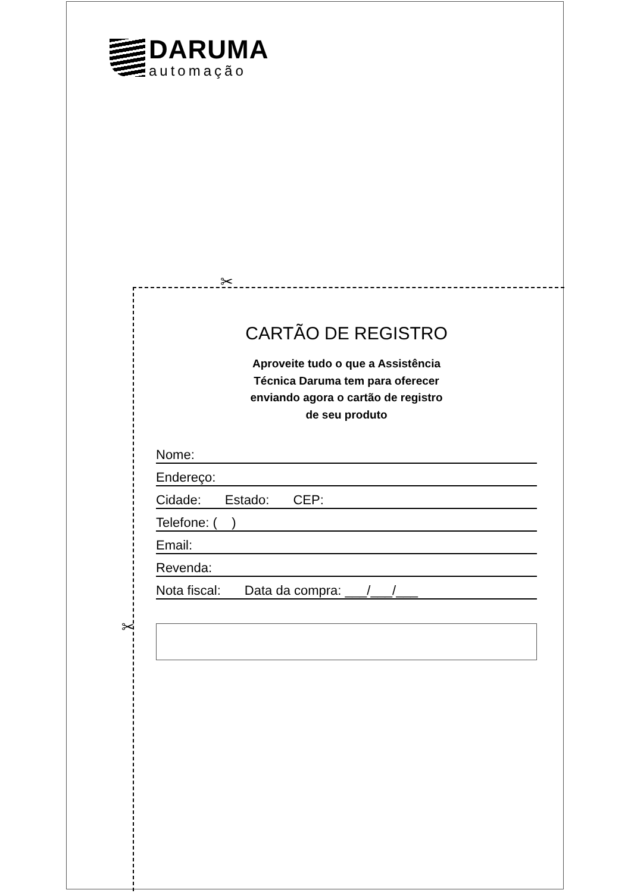DARUMA
automação
✂
✂
CARTÃO DE REGISTRO
Aproveite tudo o que a Assistência
Técnica Daruma tem para oferecer
enviando agora o cartão de registro
de seu produto
Nome:
Endereço:
Cidade: Estado: CEP:
Telefone: ( )
Email:
Revenda:
Nota fiscal: Data da compra: ___/___/___